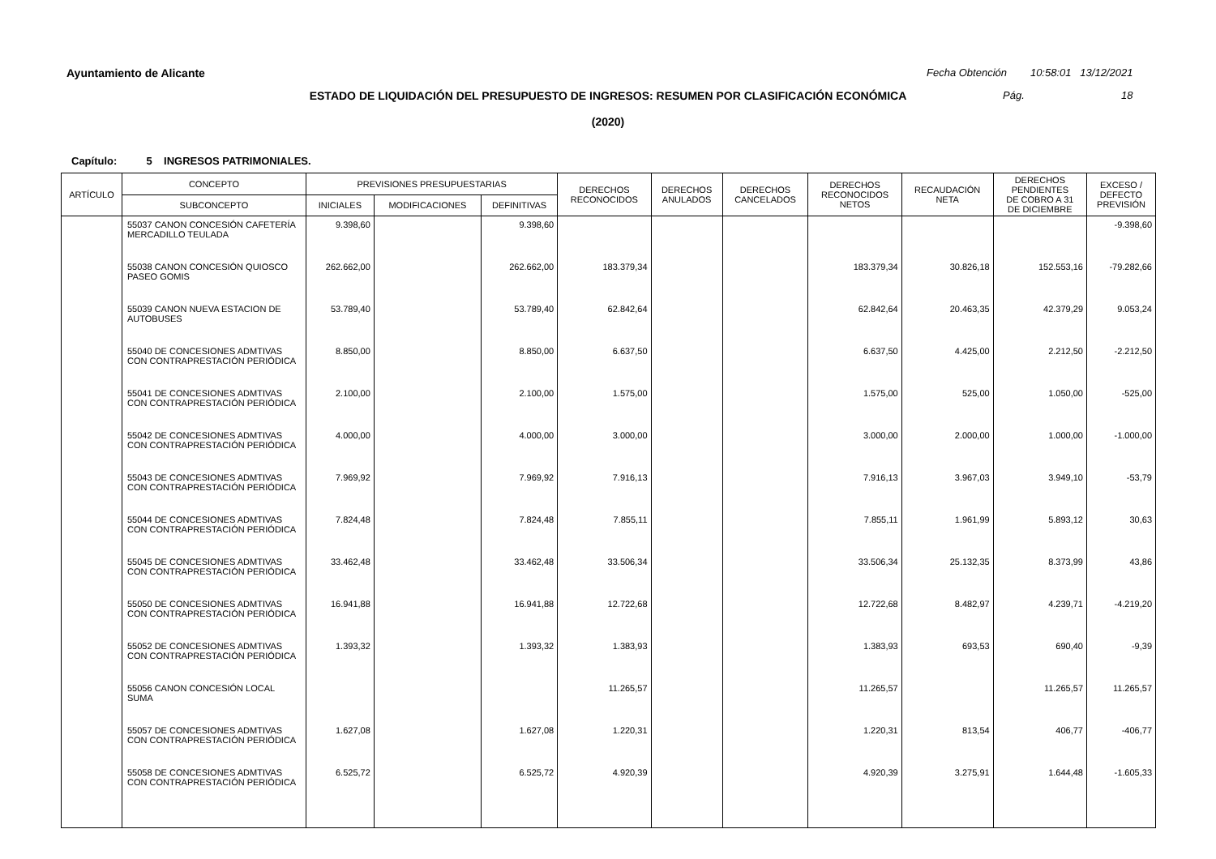Ayuntamiento de Alicante
Fecha Obtención 10:58:01 13/12/2021
ESTADO DE LIQUIDACIÓN DEL PRESUPUESTO DE INGRESOS: RESUMEN POR CLASIFICACIÓN ECONÓMICA
Pág. 18
(2020)
Capítulo: 5 INGRESOS PATRIMONIALES.
| ARTÍCULO | CONCEPTO | PREVISIONES PRESUPUESTARIAS | | | DERECHOS RECONOCIDOS | DERECHOS ANULADOS | DERECHOS CANCELADOS | DERECHOS RECONOCIDOS NETOS | RECAUDACIÓN NETA | DERECHOS PENDIENTES DE COBRO A 31 DE DICIEMBRE | EXCESO / DEFECTO PREVISIÓN |
| --- | --- | --- | --- | --- | --- | --- | --- | --- | --- | --- | --- |
| | SUBCONCEPTO | INICIALES | MODIFICACIONES | DEFINITIVAS | | | | | | | |
| | 55037 CANON CONCESIÓN CAFETERÍA MERCADILLO TEULADA | 9.398,60 | | 9.398,60 | | | | | | | -9.398,60 |
| | 55038 CANON CONCESIÓN QUIOSCO PASEO GOMIS | 262.662,00 | | 262.662,00 | 183.379,34 | | | 183.379,34 | 30.826,18 | 152.553,16 | -79.282,66 |
| | 55039 CANON NUEVA ESTACION DE AUTOBUSES | 53.789,40 | | 53.789,40 | 62.842,64 | | | 62.842,64 | 20.463,35 | 42.379,29 | 9.053,24 |
| | 55040 DE CONCESIONES ADMTIVAS CON CONTRAPRESTACIÓN PERIÓDICA | 8.850,00 | | 8.850,00 | 6.637,50 | | | 6.637,50 | 4.425,00 | 2.212,50 | -2.212,50 |
| | 55041 DE CONCESIONES ADMTIVAS CON CONTRAPRESTACIÓN PERIÓDICA | 2.100,00 | | 2.100,00 | 1.575,00 | | | 1.575,00 | 525,00 | 1.050,00 | -525,00 |
| | 55042 DE CONCESIONES ADMTIVAS CON CONTRAPRESTACIÓN PERIÓDICA | 4.000,00 | | 4.000,00 | 3.000,00 | | | 3.000,00 | 2.000,00 | 1.000,00 | -1.000,00 |
| | 55043 DE CONCESIONES ADMTIVAS CON CONTRAPRESTACIÓN PERIÓDICA | 7.969,92 | | 7.969,92 | 7.916,13 | | | 7.916,13 | 3.967,03 | 3.949,10 | -53,79 |
| | 55044 DE CONCESIONES ADMTIVAS CON CONTRAPRESTACIÓN PERIÓDICA | 7.824,48 | | 7.824,48 | 7.855,11 | | | 7.855,11 | 1.961,99 | 5.893,12 | 30,63 |
| | 55045 DE CONCESIONES ADMTIVAS CON CONTRAPRESTACIÓN PERIÓDICA | 33.462,48 | | 33.462,48 | 33.506,34 | | | 33.506,34 | 25.132,35 | 8.373,99 | 43,86 |
| | 55050 DE CONCESIONES ADMTIVAS CON CONTRAPRESTACIÓN PERIÓDICA | 16.941,88 | | 16.941,88 | 12.722,68 | | | 12.722,68 | 8.482,97 | 4.239,71 | -4.219,20 |
| | 55052 DE CONCESIONES ADMTIVAS CON CONTRAPRESTACIÓN PERIÓDICA | 1.393,32 | | 1.393,32 | 1.383,93 | | | 1.383,93 | 693,53 | 690,40 | -9,39 |
| | 55056 CANON CONCESIÓN LOCAL SUMA | | | | 11.265,57 | | | 11.265,57 | | 11.265,57 | 11.265,57 |
| | 55057 DE CONCESIONES ADMTIVAS CON CONTRAPRESTACIÓN PERIÓDICA | 1.627,08 | | 1.627,08 | 1.220,31 | | | 1.220,31 | 813,54 | 406,77 | -406,77 |
| | 55058 DE CONCESIONES ADMTIVAS CON CONTRAPRESTACIÓN PERIÓDICA | 6.525,72 | | 6.525,72 | 4.920,39 | | | 4.920,39 | 3.275,91 | 1.644,48 | -1.605,33 |